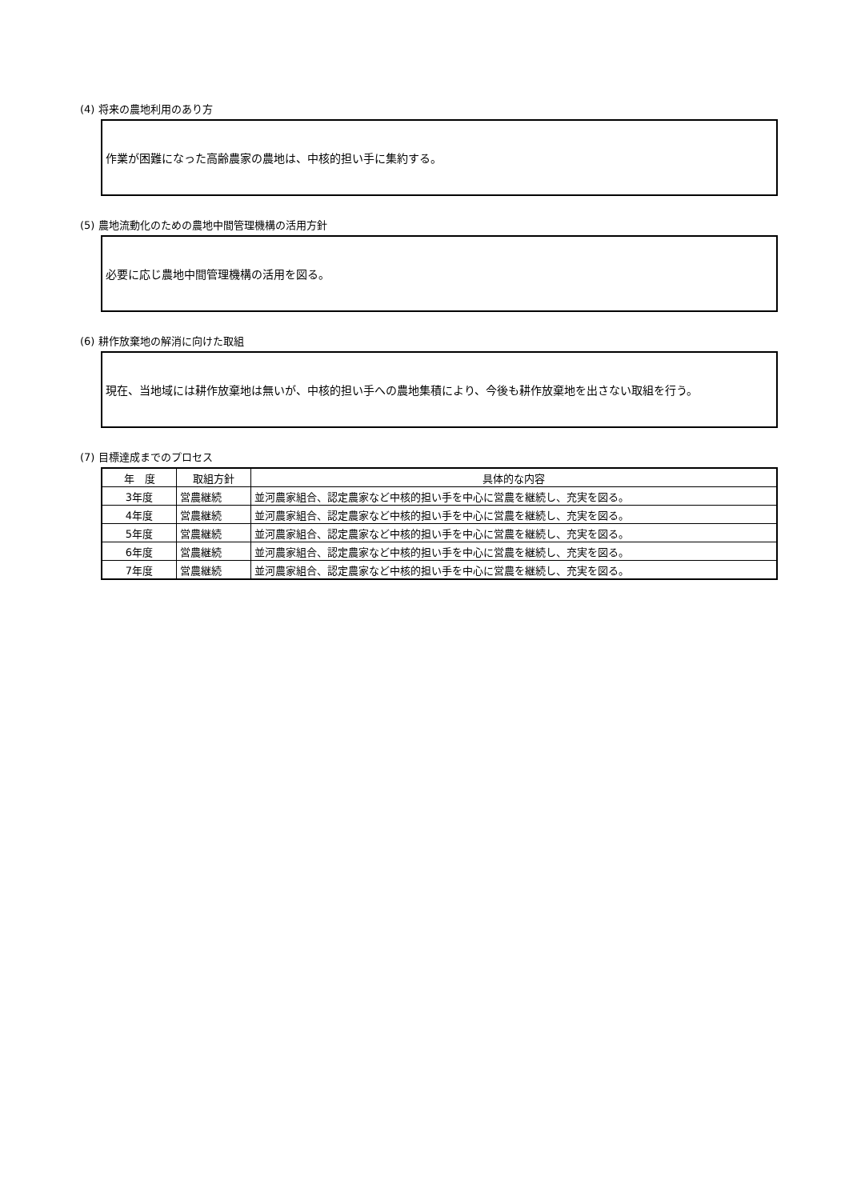(4) 将来の農地利用のあり方
作業が困難になった高齢農家の農地は、中核的担い手に集約する。
(5) 農地流動化のための農地中間管理機構の活用方針
必要に応じ農地中間管理機構の活用を図る。
(6) 耕作放棄地の解消に向けた取組
現在、当地域には耕作放棄地は無いが、中核的担い手への農地集積により、今後も耕作放棄地を出さない取組を行う。
(7) 目標達成までのプロセス
| 年 度 | 取組方針 | 具体的な内容 |
| --- | --- | --- |
| 3年度 | 営農継続 | 並河農家組合、認定農家など中核的担い手を中心に営農を継続し、充実を図る。 |
| 4年度 | 営農継続 | 並河農家組合、認定農家など中核的担い手を中心に営農を継続し、充実を図る。 |
| 5年度 | 営農継続 | 並河農家組合、認定農家など中核的担い手を中心に営農を継続し、充実を図る。 |
| 6年度 | 営農継続 | 並河農家組合、認定農家など中核的担い手を中心に営農を継続し、充実を図る。 |
| 7年度 | 営農継続 | 並河農家組合、認定農家など中核的担い手を中心に営農を継続し、充実を図る。 |